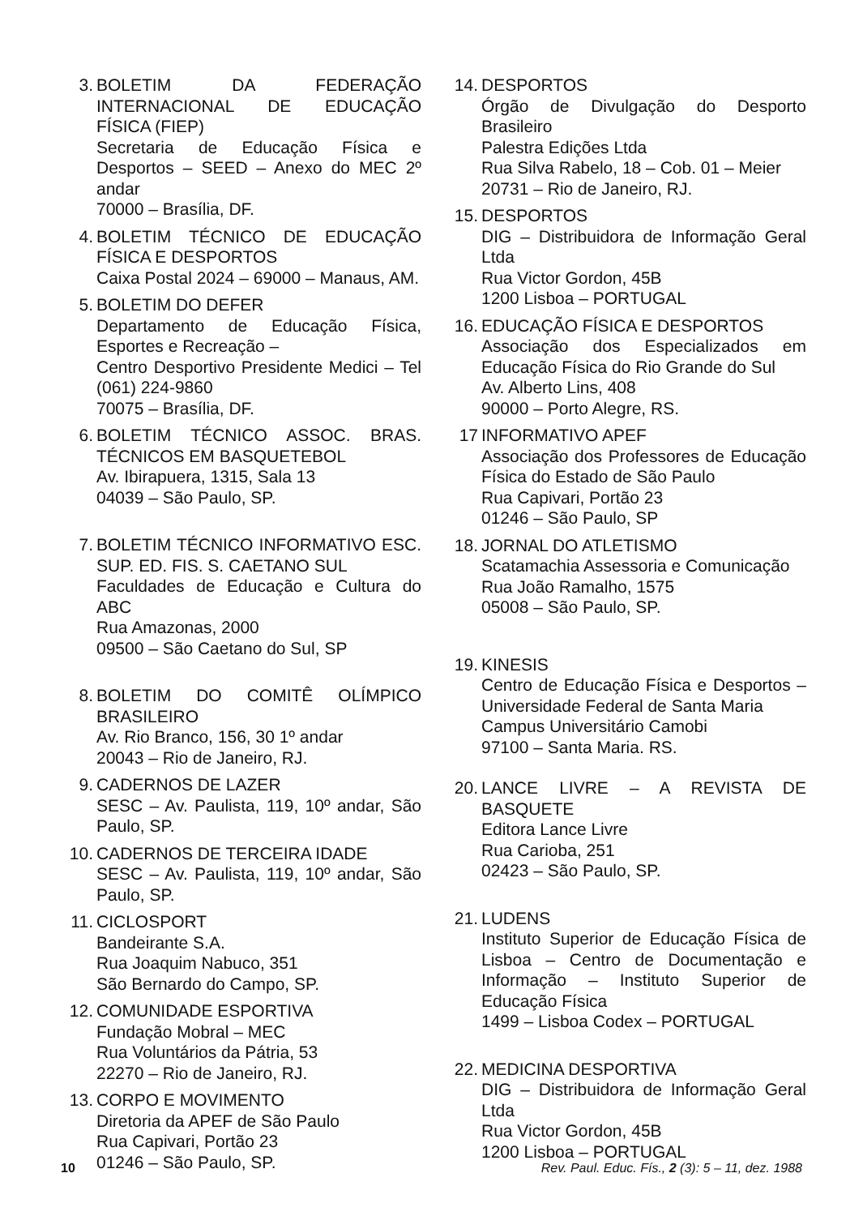3. BOLETIM DA FEDERAÇÃO INTERNACIONAL DE EDUCAÇÃO FÍSICA (FIEP)
Secretaria de Educação Física e Desportos – SEED – Anexo do MEC 2º andar
70000 – Brasília, DF.
4. BOLETIM TÉCNICO DE EDUCAÇÃO FÍSICA E DESPORTOS
Caixa Postal 2024 – 69000 – Manaus, AM.
5. BOLETIM DO DEFER
Departamento de Educação Física, Esportes e Recreação –
Centro Desportivo Presidente Medici – Tel (061) 224-9860
70075 – Brasília, DF.
6. BOLETIM TÉCNICO ASSOC. BRAS. TÉCNICOS EM BASQUETEBOL
Av. Ibirapuera, 1315, Sala 13
04039 – São Paulo, SP.
7. BOLETIM TÉCNICO INFORMATIVO ESC. SUP. ED. FIS. S. CAETANO SUL
Faculdades de Educação e Cultura do ABC
Rua Amazonas, 2000
09500 – São Caetano do Sul, SP
8. BOLETIM DO COMITÊ OLÍMPICO BRASILEIRO
Av. Rio Branco, 156, 30 1º andar
20043 – Rio de Janeiro, RJ.
9. CADERNOS DE LAZER
SESC – Av. Paulista, 119, 10º andar, São Paulo, SP.
10. CADERNOS DE TERCEIRA IDADE
SESC – Av. Paulista, 119, 10º andar, São Paulo, SP.
11. CICLOSPORT
Bandeirante S.A.
Rua Joaquim Nabuco, 351
São Bernardo do Campo, SP.
12. COMUNIDADE ESPORTIVA
Fundação Mobral – MEC
Rua Voluntários da Pátria, 53
22270 – Rio de Janeiro, RJ.
13. CORPO E MOVIMENTO
Diretoria da APEF de São Paulo
Rua Capivari, Portão 23
01246 – São Paulo, SP.
14. DESPORTOS
Órgão de Divulgação do Desporto Brasileiro
Palestra Edições Ltda
Rua Silva Rabelo, 18 – Cob. 01 – Meier
20731 – Rio de Janeiro, RJ.
15. DESPORTOS
DIG – Distribuidora de Informação Geral Ltda
Rua Victor Gordon, 45B
1200 Lisboa – PORTUGAL
16. EDUCAÇÃO FÍSICA E DESPORTOS
Associação dos Especializados em Educação Física do Rio Grande do Sul
Av. Alberto Lins, 408
90000 – Porto Alegre, RS.
17 INFORMATIVO APEF
Associação dos Professores de Educação Física do Estado de São Paulo
Rua Capivari, Portão 23
01246 – São Paulo, SP
18. JORNAL DO ATLETISMO
Scatamachia Assessoria e Comunicação
Rua João Ramalho, 1575
05008 – São Paulo, SP.
19. KINESIS
Centro de Educação Física e Desportos – Universidade Federal de Santa Maria
Campus Universitário Camobi
97100 – Santa Maria. RS.
20. LANCE LIVRE – A REVISTA DE BASQUETE
Editora Lance Livre
Rua Carioba, 251
02423 – São Paulo, SP.
21. LUDENS
Instituto Superior de Educação Física de Lisboa – Centro de Documentação e Informação – Instituto Superior de Educação Física
1499 – Lisboa Codex – PORTUGAL
22. MEDICINA DESPORTIVA
DIG – Distribuidora de Informação Geral Ltda
Rua Victor Gordon, 45B
1200 Lisboa – PORTUGAL
10 Rev. Paul. Educ. Fís., 2 (3): 5 – 11, dez. 1988